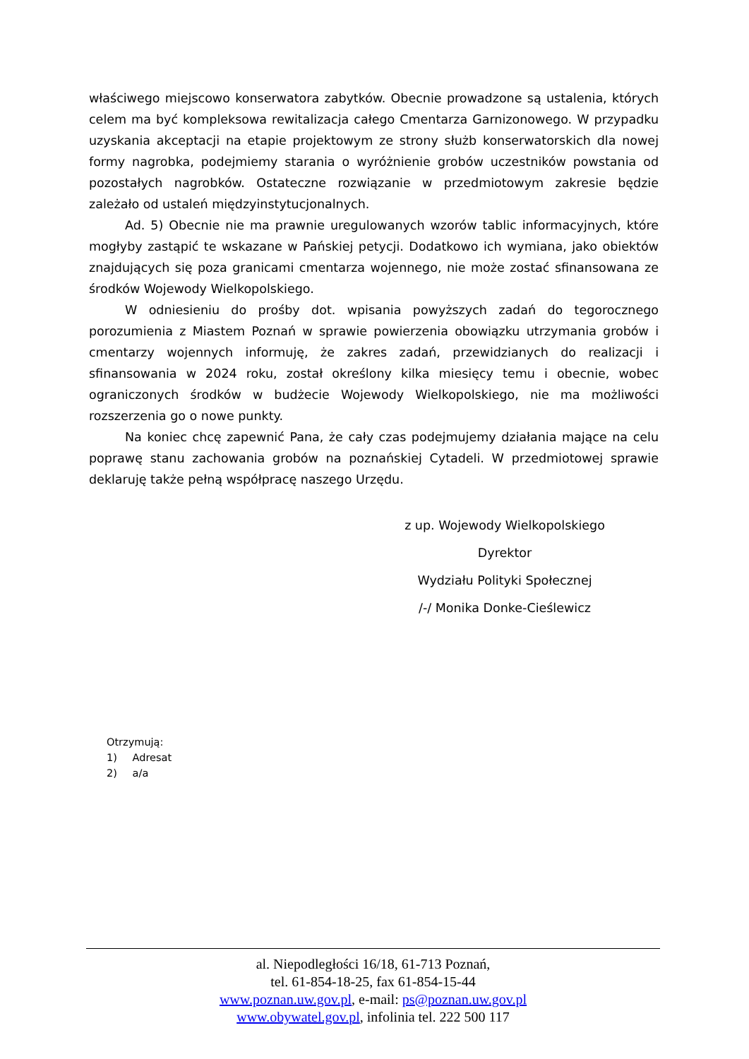właściwego miejscowo konserwatora zabytków. Obecnie prowadzone są ustalenia, których celem ma być kompleksowa rewitalizacja całego Cmentarza Garnizonowego. W przypadku uzyskania akceptacji na etapie projektowym ze strony służb konserwatorskich dla nowej formy nagrobka, podejmiemy starania o wyróżnienie grobów uczestników powstania od pozostałych nagrobków. Ostateczne rozwiązanie w przedmiotowym zakresie będzie zależało od ustaleń międzyinstytucjonalnych.
Ad. 5) Obecnie nie ma prawnie uregulowanych wzorów tablic informacyjnych, które mogłyby zastąpić te wskazane w Pańskiej petycji. Dodatkowo ich wymiana, jako obiektów znajdujących się poza granicami cmentarza wojennego, nie może zostać sfinansowana ze środków Wojewody Wielkopolskiego.
W odniesieniu do prośby dot. wpisania powyższych zadań do tegorocznego porozumienia z Miastem Poznań w sprawie powierzenia obowiązku utrzymania grobów i cmentarzy wojennych informuję, że zakres zadań, przewidzianych do realizacji i sfinansowania w 2024 roku, został określony kilka miesięcy temu i obecnie, wobec ograniczonych środków w budżecie Wojewody Wielkopolskiego, nie ma możliwości rozszerzenia go o nowe punkty.
Na koniec chcę zapewnić Pana, że cały czas podejmujemy działania mające na celu poprawę stanu zachowania grobów na poznańskiej Cytadeli. W przedmiotowej sprawie deklaruję także pełną współpracę naszego Urzędu.
z up. Wojewody Wielkopolskiego
Dyrektor
Wydziału Polityki Społecznej
/-/ Monika Donke-Cieślewicz
Otrzymują:
1) Adresat
2) a/a
al. Niepodległości 16/18, 61-713 Poznań,
tel. 61-854-18-25, fax 61-854-15-44
www.poznan.uw.gov.pl, e-mail: ps@poznan.uw.gov.pl
www.obywatel.gov.pl, infolinia tel. 222 500 117